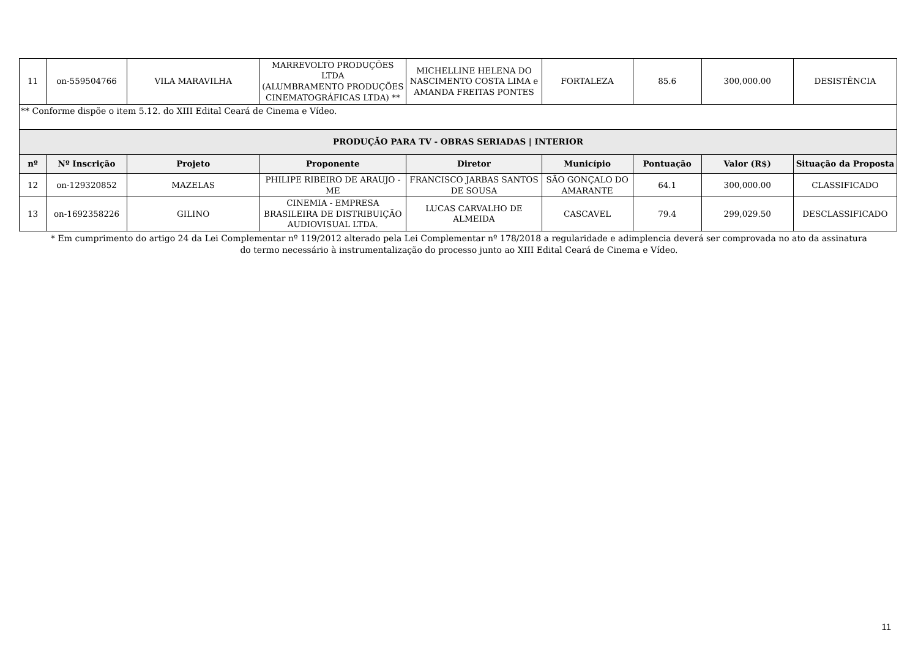| 11 | on-559504766 | VILA MARAVILHA | MARREVOLTO PRODUÇÕES LTDA (ALUMBRAMENTO PRODUÇÕES CINEMATOGRÁFICAS LTDA) ** | MICHELLINE HELENA DO NASCIMENTO COSTA LIMA e AMANDA FREITAS PONTES | FORTALEZA | 85.6 | 300,000.00 | DESISTÊNCIA |
| ** Conforme dispõe o item 5.12. do XIII Edital Ceará de Cinema e Vídeo. | | | | | | | | |
| PRODUÇÃO PARA TV - OBRAS SERIADAS / INTERIOR | | | | | | | | |
| nº | Nº Inscrição | Projeto | Proponente | Diretor | Município | Pontuação | Valor (R$) | Situação da Proposta |
| 12 | on-129320852 | MAZELAS | PHILIPE RIBEIRO DE ARAUJO - ME | FRANCISCO JARBAS SANTOS DE SOUSA | SÃO GONÇALO DO AMARANTE | 64.1 | 300,000.00 | CLASSIFICADO |
| 13 | on-1692358226 | GILINO | CINEMIA - EMPRESA BRASILEIRA DE DISTRIBUIÇÃO AUDIOVISUAL LTDA. | LUCAS CARVALHO DE ALMEIDA | CASCAVEL | 79.4 | 299,029.50 | DESCLASSIFICADO |
* Em cumprimento do artigo 24 da Lei Complementar nº 119/2012 alterado pela Lei Complementar nº 178/2018 a regularidade e adimplencia deverá ser comprovada no ato da assinatura do termo necessário à instrumentalização do processo junto ao XIII Edital Ceará de Cinema e Vídeo.
11